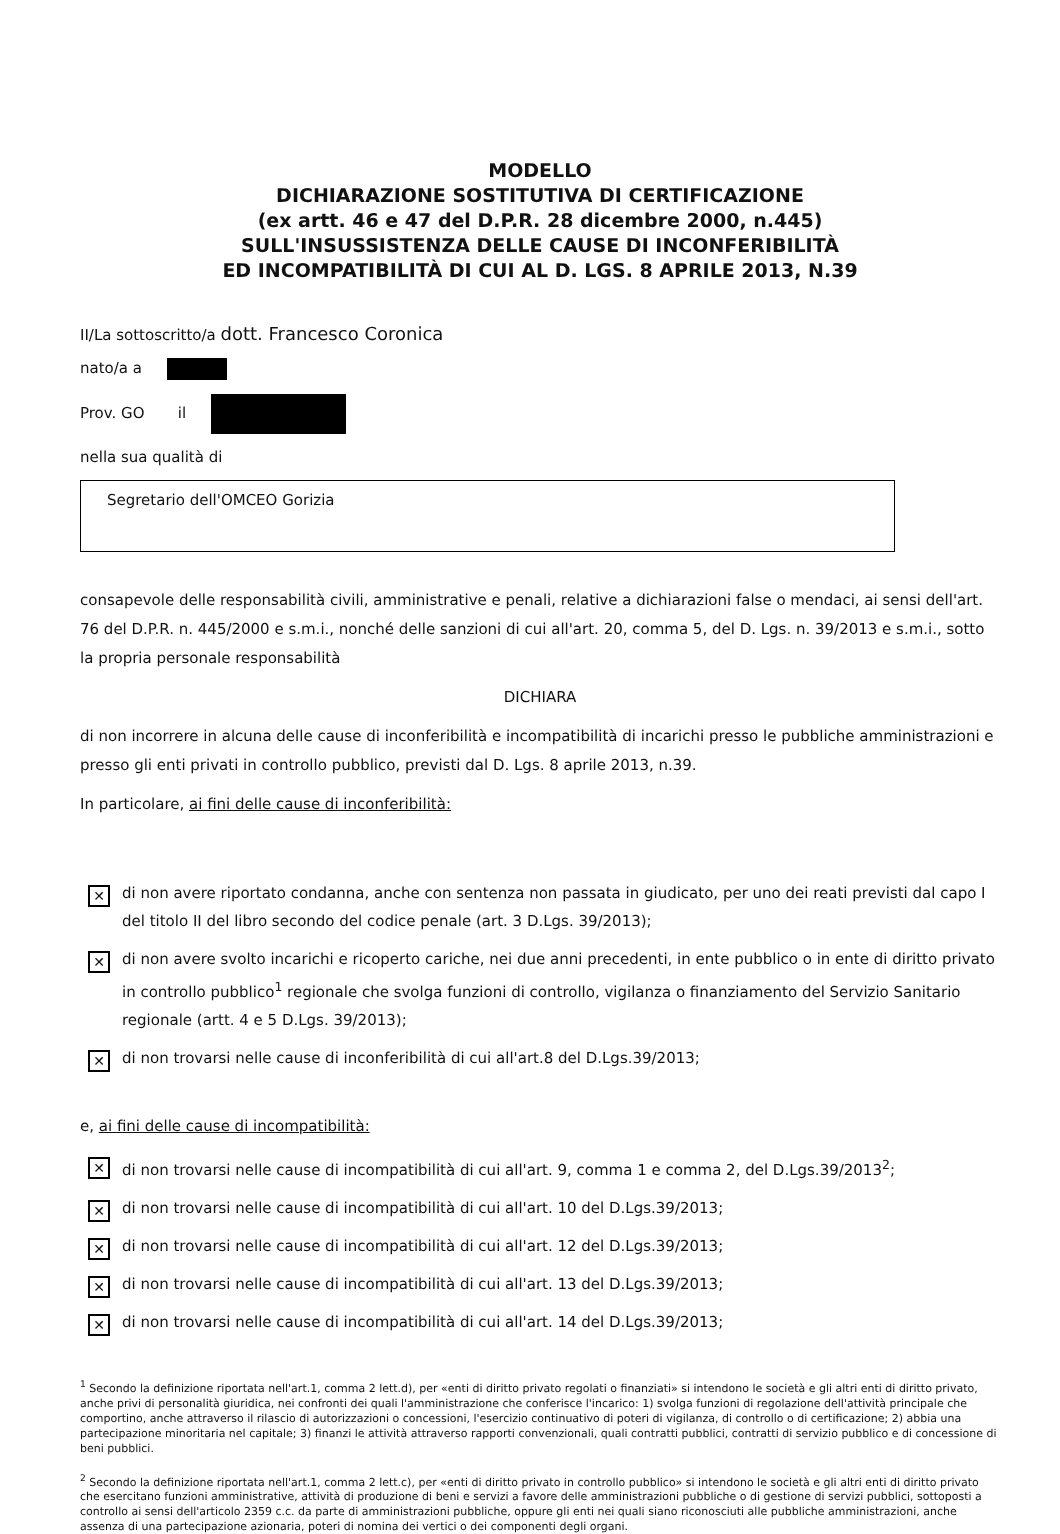MODELLO
DICHIARAZIONE SOSTITUTIVA DI CERTIFICAZIONE
(ex artt. 46 e 47 del D.P.R. 28 dicembre 2000, n.445)
SULL'INSUSSISTENZA DELLE CAUSE DI INCONFERIBILITÀ
ED INCOMPATIBILITÀ DI CUI AL D. LGS. 8 APRILE 2013, N.39
II/La sottoscritto/a dott. Francesco Coronica
nato/a a
Prov. GO il
nella sua qualità di
Segretario dell'OMCEO Gorizia
consapevole delle responsabilità civili, amministrative e penali, relative a dichiarazioni false o mendaci, ai sensi dell'art. 76 del D.P.R. n. 445/2000 e s.m.i., nonché delle sanzioni di cui all'art. 20, comma 5, del D. Lgs. n. 39/2013 e s.m.i., sotto la propria personale responsabilità
DICHIARA
di non incorrere in alcuna delle cause di inconferibilità e incompatibilità di incarichi presso le pubbliche amministrazioni e presso gli enti privati in controllo pubblico, previsti dal D. Lgs. 8 aprile 2013, n.39.
In particolare, ai fini delle cause di inconferibilità:
✕ di non avere riportato condanna, anche con sentenza non passata in giudicato, per uno dei reati previsti dal capo I del titolo II del libro secondo del codice penale (art. 3 D.Lgs. 39/2013);
✕ di non avere svolto incarichi e ricoperto cariche, nei due anni precedenti, in ente pubblico o in ente di diritto privato in controllo pubblico<sup>1</sup> regionale che svolga funzioni di controllo, vigilanza o finanziamento del Servizio Sanitario regionale (artt. 4 e 5 D.Lgs. 39/2013);
✕ di non trovarsi nelle cause di inconferibilità di cui all'art.8 del D.Lgs.39/2013;
e, ai fini delle cause di incompatibilità:
✕ di non trovarsi nelle cause di incompatibilità di cui all'art. 9, comma 1 e comma 2, del D.Lgs.39/2013<sup>2</sup>;
✕ di non trovarsi nelle cause di incompatibilità di cui all'art. 10 del D.Lgs.39/2013;
✕ di non trovarsi nelle cause di incompatibilità di cui all'art. 12 del D.Lgs.39/2013;
✕ di non trovarsi nelle cause di incompatibilità di cui all'art. 13 del D.Lgs.39/2013;
✕ di non trovarsi nelle cause di incompatibilità di cui all'art. 14 del D.Lgs.39/2013;
<sup>1</sup> Secondo la definizione riportata nell'art.1, comma 2 lett.d), per «enti di diritto privato regolati o finanziati» si intendono le società e gli altri enti di diritto privato, anche privi di personalità giuridica, nei confronti dei quali l'amministrazione che conferisce l'incarico: 1) svolga funzioni di regolazione dell'attività principale che comportino, anche attraverso il rilascio di autorizzazioni o concessioni, l'esercizio continuativo di poteri di vigilanza, di controllo o di certificazione; 2) abbia una partecipazione minoritaria nel capitale; 3) finanzi le attività attraverso rapporti convenzionali, quali contratti pubblici, contratti di servizio pubblico e di concessione di beni pubblici.
<sup>2</sup> Secondo la definizione riportata nell'art.1, comma 2 lett.c), per «enti di diritto privato in controllo pubblico» si intendono le società e gli altri enti di diritto privato che esercitano funzioni amministrative, attività di produzione di beni e servizi a favore delle amministrazioni pubbliche o di gestione di servizi pubblici, sottoposti a controllo ai sensi dell'articolo 2359 c.c. da parte di amministrazioni pubbliche, oppure gli enti nei quali siano riconosciuti alle pubbliche amministrazioni, anche assenza di una partecipazione azionaria, poteri di nomina dei vertici o dei componenti degli organi.